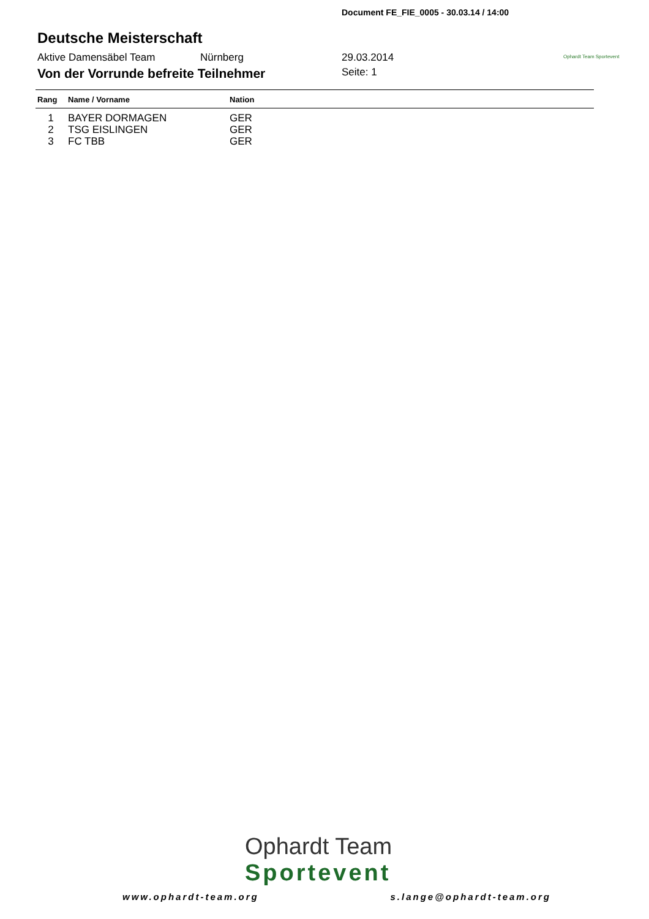Document FE_FIE_0005 - 30.03.14 / 14:00
Ophardt Team Sportevent
Deutsche Meisterschaft
Aktive Damensäbel Team Nürnberg 29.03.2014
Von der Vorrunde befreite Teilnehmer
Seite: 1
| Rang | Name / Vorname | Nation |
| --- | --- | --- |
| 1 | BAYER DORMAGEN | GER |
| 2 | TSG EISLINGEN | GER |
| 3 | FC TBB | GER |
Ophardt Team
Sportevent
www.ophardt-team.org s.lange@ophardt-team.org